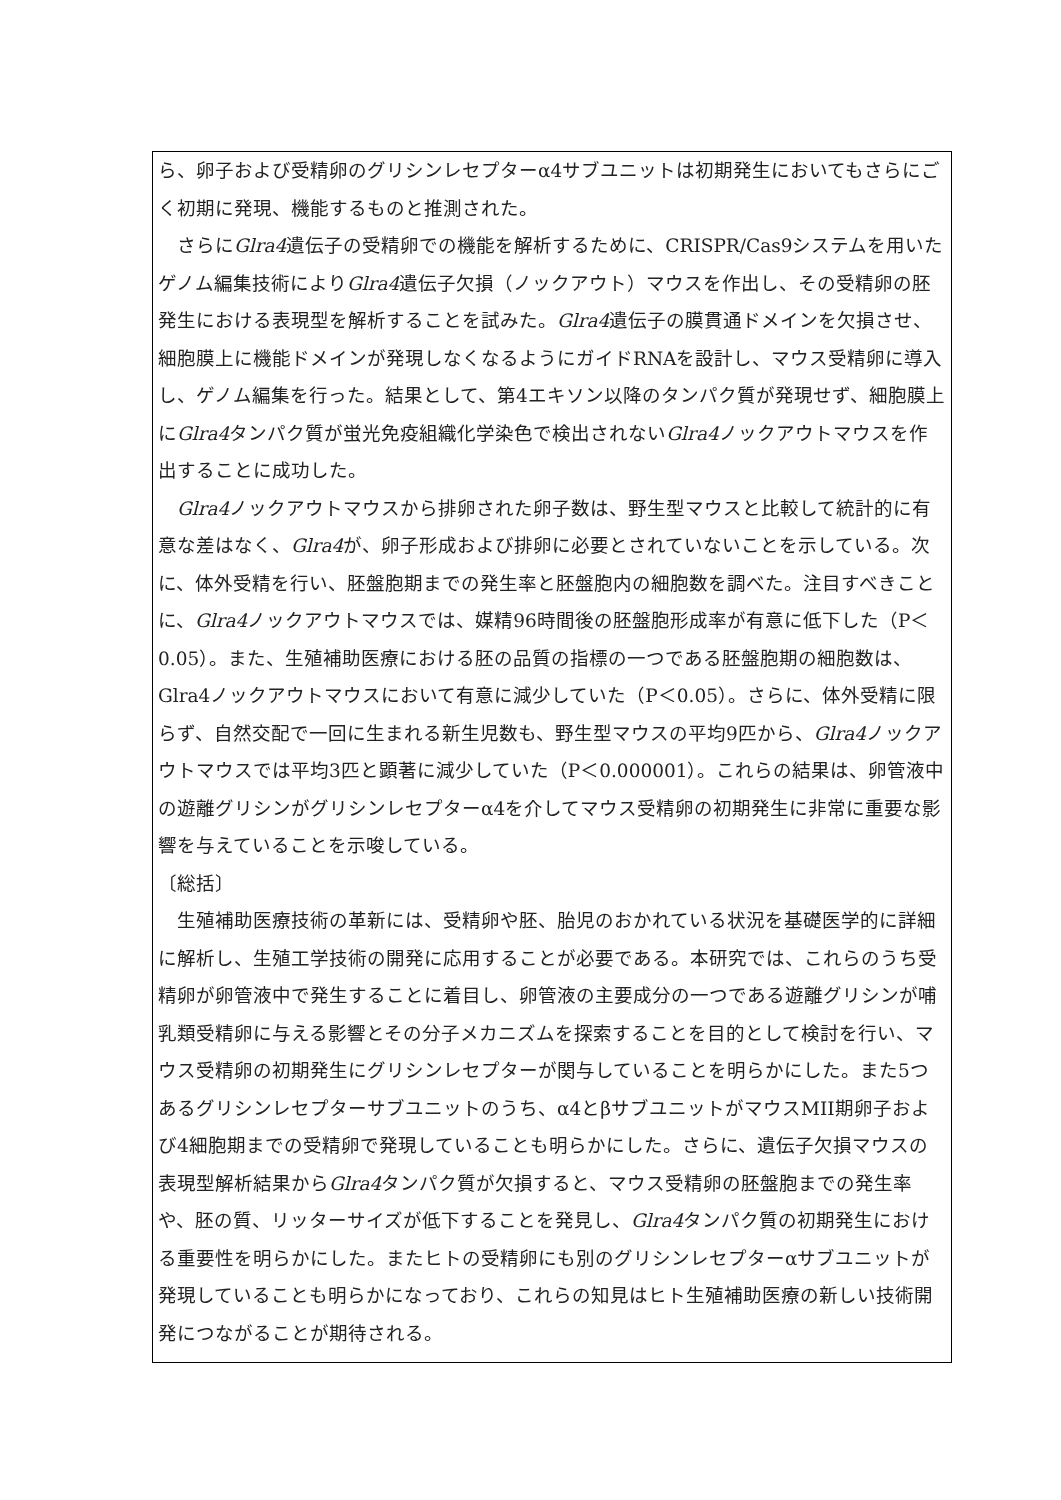ら、卵子および受精卵のグリシンレセプターα4サブユニットは初期発生においてもさらにごく初期に発現、機能するものと推測された。
　さらにGlra4遺伝子の受精卵での機能を解析するために、CRISPR/Cas9システムを用いたゲノム編集技術によりGlra4遺伝子欠損（ノックアウト）マウスを作出し、その受精卵の胚発生における表現型を解析することを試みた。Glra4遺伝子の膜貫通ドメインを欠損させ、細胞膜上に機能ドメインが発現しなくなるようにガイドRNAを設計し、マウス受精卵に導入し、ゲノム編集を行った。結果として、第4エキソン以降のタンパク質が発現せず、細胞膜上にGlra4タンパク質が蛍光免疫組織化学染色で検出されないGlra4ノックアウトマウスを作出することに成功した。
　Glra4ノックアウトマウスから排卵された卵子数は、野生型マウスと比較して統計的に有意な差はなく、Glra4が、卵子形成および排卵に必要とされていないことを示している。次に、体外受精を行い、胚盤胞期までの発生率と胚盤胞内の細胞数を調べた。注目すべきことに、Glra4ノックアウトマウスでは、媒精96時間後の胚盤胞形成率が有意に低下した（P＜0.05）。また、生殖補助医療における胚の品質の指標の一つである胚盤胞期の細胞数は、Glra4ノックアウトマウスにおいて有意に減少していた（P＜0.05）。さらに、体外受精に限らず、自然交配で一回に生まれる新生児数も、野生型マウスの平均9匹から、Glra4ノックアウトマウスでは平均3匹と顕著に減少していた（P＜0.000001）。これらの結果は、卵管液中の遊離グリシンがグリシンレセプターα4を介してマウス受精卵の初期発生に非常に重要な影響を与えていることを示唆している。
〔総括〕
　生殖補助医療技術の革新には、受精卵や胚、胎児のおかれている状況を基礎医学的に詳細に解析し、生殖工学技術の開発に応用することが必要である。本研究では、これらのうち受精卵が卵管液中で発生することに着目し、卵管液の主要成分の一つである遊離グリシンが哺乳類受精卵に与える影響とその分子メカニズムを探索することを目的として検討を行い、マウス受精卵の初期発生にグリシンレセプターが関与していることを明らかにした。また5つあるグリシンレセプターサブユニットのうち、α4とβサブユニットがマウスMII期卵子および4細胞期までの受精卵で発現していることも明らかにした。さらに、遺伝子欠損マウスの表現型解析結果からGlra4タンパク質が欠損すると、マウス受精卵の胚盤胞までの発生率や、胚の質、リッターサイズが低下することを発見し、Glra4タンパク質の初期発生における重要性を明らかにした。またヒトの受精卵にも別のグリシンレセプターαサブユニットが発現していることも明らかになっており、これらの知見はヒト生殖補助医療の新しい技術開発につながることが期待される。